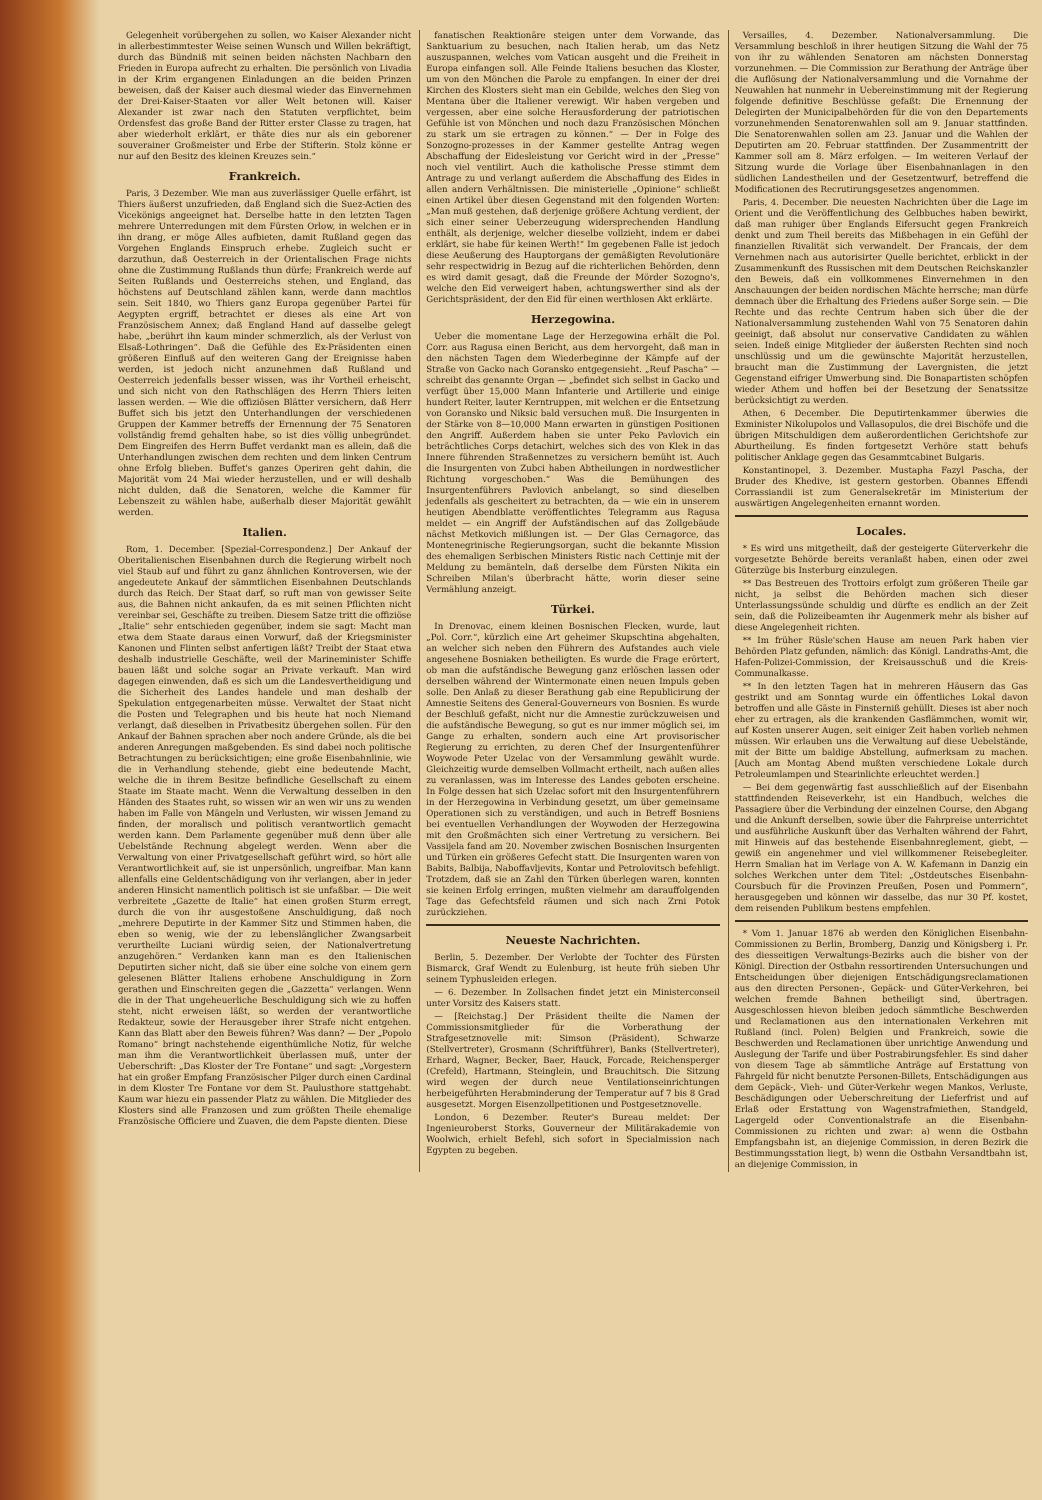Gelegenheit vorübergehen zu sollen, wo Kaiser Alexander nicht in allerbestimmtester Weise seinen Wunsch und Willen bekräftigt, durch das Bündniß mit seinen beiden nächsten Nachbarn den Frieden in Europa aufrecht zu erhalten. Die persönlich von Livadia in der Krim ergangenen Einladungen an die beiden Prinzen beweisen, daß der Kaiser auch diesmal wieder das Einvernehmen der Drei-Kaiser-Staaten vor aller Welt betonen will. Kaiser Alexander ist zwar nach den Statuten verpflichtet, beim Ordensfest das große Band der Ritter erster Classe zu tragen, hat aber wiederholt erklärt, er thäte dies nur als ein geborener souverainer Großmeister und Erbe der Stifterin. Stolz könne er nur auf den Besitz des kleinen Kreuzes sein.“
Frankreich.
Paris, 3 Dezember. Wie man aus zuverlässiger Quelle erfährt, ist Thiers äußerst unzufrieden, daß England sich die Suez-Actien des Vicekönigs angeeignet hat. Derselbe hatte in den letzten Tagen mehrere Unterredungen mit dem Fürsten Orlow, in welchen er in ihn drang, er möge Alles aufbieten, damit Rußland gegen das Vorgehen Englands Einspruch erhebe. Zugleich sucht er darzuthun, daß Oesterreich in der Orientalischen Frage nichts ohne die Zustimmung Rußlands thun dürfe; Frankreich werde auf Seiten Rußlands und Oesterreichs stehen, und England, das höchstens auf Deutschland zählen kann, werde dann machtlos sein. Seit 1840, wo Thiers ganz Europa gegenüber Partei für Aegypten ergriff, betrachtet er dieses als eine Art von Französischem Annex; daß England Hand auf dasselbe gelegt habe, „berührt ihn kaum minder schmerzlich, als der Verlust von Elsaß-Lothringen“. Daß die Gefühle des Ex-Präsidenten einen größeren Einfluß auf den weiteren Gang der Ereignisse haben werden, ist jedoch nicht anzunehmen daß Rußland und Oesterreich jedenfalls besser wissen, was ihr Vortheil erheischt, und sich nicht von den Rathschlägen des Herrn Thiers leiten lassen werden. — Wie die offiziösen Blätter versichern, daß Herr Buffet sich bis jetzt den Unterhandlungen der verschiedenen Gruppen der Kammer betreffs der Ernennung der 75 Senatoren vollständig fremd gehalten habe, so ist dies völlig unbegründet. Dem Eingreifen des Herrn Buffet verdankt man es allein, daß die Unterhandlungen zwischen dem rechten und dem linken Centrum ohne Erfolg blieben. Buffet's ganzes Operiren geht dahin, die Majorität vom 24 Mai wieder herzustellen, und er will deshalb nicht dulden, daß die Senatoren, welche die Kammer für Lebenszeit zu wählen habe, außerhalb dieser Majorität gewählt werden.
Italien.
Rom, 1. December. [Spezial-Correspondenz.] Der Ankauf der Oberitalienischen Eisenbahnen durch die Regierung wirbelt noch viel Staub auf und führt zu ganz ähnlichen Kontroversen, wie der angedeutete Ankauf der sämmtlichen Eisenbahnen Deutschlands durch das Reich. Der Staat darf, so ruft man von gewisser Seite aus, die Bahnen nicht ankaufen, da es mit seinen Pflichten nicht vereinbar sei, Geschäfte zu treiben. Diesem Satze tritt die offiziöse „Italie“ sehr entschieden gegenüber, indem sie sagt: Macht man etwa dem Staate daraus einen Vorwurf, daß der Kriegsminister Kanonen und Flinten selbst anfertigen läßt? Treibt der Staat etwa deshalb industrielle Geschäfte, weil der Marineminister Schiffe bauen läßt und solche sogar an Private verkauft. Man wird dagegen einwenden, daß es sich um die Landesvertheidigung und die Sicherheit des Landes handele und man deshalb der Spekulation entgegenarbeiten müsse. Verwaltet der Staat nicht die Posten und Telegraphen und bis heute hat noch Niemand verlangt, daß dieselben in Privatbesitz übergehen sollen. Für den Ankauf der Bahnen sprachen aber noch andere Gründe, als die bei anderen Anregungen maßgebenden. Es sind dabei noch politische Betrachtungen zu berücksichtigen; eine große Eisenbahnlinie, wie die in Verhandlung stehende, giebt eine bedeutende Macht, welche die in ihrem Besitze befindliche Gesellschaft zu einem Staate im Staate macht. Wenn die Verwaltung desselben in den Händen des Staates ruht, so wissen wir an wen wir uns zu wenden haben im Falle von Mängeln und Verlusten, wir wissen Jemand zu finden, der moralisch und politisch verantwortlich gemacht werden kann. Dem Parlamente gegenüber muß denn über alle Uebelstände Rechnung abgelegt werden. Wenn aber die Verwaltung von einer Privatgesellschaft geführt wird, so hört alle Verantwortlichkeit auf, sie ist unpersönlich, ungreifbar. Man kann allenfalls eine Geldentschädigung von ihr verlangen, aber in jeder anderen Hinsicht namentlich politisch ist sie unfaßbar. — Die weit verbreitete „Gazette de Italie“ hat einen großen Sturm erregt, durch die von ihr ausgestoßene Anschuldigung, daß noch „mehrere Deputirte in der Kammer Sitz und Stimmen haben, die eben so wenig, wie der zu lebenslänglicher Zwangsarbeit verurtheilte Luciani würdig seien, der Nationalvertretung anzugehören.“ Verdanken kann man es den Italienischen Deputirten sicher nicht, daß sie über eine solche von einem gern gelesenen Blätter Italiens erhobene Anschuldigung in Zorn gerathen und Einschreiten gegen die „Gazzetta“ verlangen. Wenn die in der That ungeheuerliche Beschuldigung sich wie zu hoffen steht, nicht erweisen läßt, so werden der verantwortliche Redakteur, sowie der Herausgeber ihrer Strafe nicht entgehen. Kann das Blatt aber den Beweis führen? Was dann? — Der „Popolo Romano“ bringt nachstehende eigenthümliche Notiz, für welche man ihm die Verantwortlichkeit überlassen muß, unter der Ueberschrift: „Das Kloster der Tre Fontane“ und sagt: „Vorgestern hat ein großer Empfang Französischer Pilger durch einen Cardinal in dem Kloster Tre Fontane vor dem St. Paulusthore stattgehabt. Kaum war hiezu ein passender Platz zu wählen. Die Mitglieder des Klosters sind alle Franzosen und zum größten Theile ehemalige Französische Officiere und Zuaven, die dem Papste dienten. Diese
fanatischen Reaktionäre steigen unter dem Vorwande, das Sanktuarium zu besuchen, nach Italien herab, um das Netz auszuspannen, welches vom Vatican ausgeht und die Freiheit in Europa einfangen soll. Alle Feinde Italiens besuchen das Kloster, um von den Mönchen die Parole zu empfangen. In einer der drei Kirchen des Klosters sieht man ein Gebilde, welches den Sieg von Mentana über die Italiener verewigt. Wir haben vergeben und vergessen, aber eine solche Herausforderung der patriotischen Gefühle ist von Mönchen und noch dazu Französischen Mönchen zu stark um sie ertragen zu können.“ — Der in Folge des Sonzogno-prozesses in der Kammer gestellte Antrag wegen Abschaffung der Eidesleistung vor Gericht wird in der „Presse“ noch viel ventilirt. Auch die katholische Presse stimmt dem Antrage zu und verlangt außerdem die Abschaffung des Eides in allen andern Verhältnissen. Die ministerielle „Opinione“ schließt einen Artikel über diesen Gegenstand mit den folgenden Worten: „Man muß gestehen, daß derjenige größere Achtung verdient, der sich einer seiner Ueberzeugung widersprechenden Handlung enthält, als derjenige, welcher dieselbe vollzieht, indem er dabei erklärt, sie habe für keinen Werth!“ Im gegebenen Falle ist jedoch diese Aeußerung des Hauptorgans der gemäßigten Revolutionäre sehr respectwidrig in Bezug auf die richterlichen Behörden, denn es wird damit gesagt, daß die Freunde der Mörder Sozogno's, welche den Eid verweigert haben, achtungswerther sind als der Gerichtspräsident, der den Eid für einen werthlosen Akt erklärte.
Herzegowina.
Ueber die momentane Lage der Herzegowina erhält die Pol. Corr. aus Ragusa einen Bericht, aus dem hervorgeht, daß man in den nächsten Tagen dem Wiederbeginne der Kämpfe auf der Straße von Gacko nach Goransko entgegensieht. „Reuf Pascha“ — schreibt das genannte Organ — „befindet sich selbst in Gacko und verfügt über 15,000 Mann Infanterie und Artillerie und einige hundert Reiter, lauter Kerntruppen, mit welchen er die Entsetzung von Goransko und Niksic bald versuchen muß. Die Insurgenten in der Stärke von 8—10,000 Mann erwarten in günstigen Positionen den Angriff. Außerdem haben sie unter Peko Pavlovich ein beträchtliches Corps detachirt, welches sich des von Klek in das Innere führenden Straßennetzes zu versichern bemüht ist. Auch die Insurgenten von Zubci haben Abtheilungen in nordwestlicher Richtung vorgeschoben.“ Was die Bemühungen des Insurgentenführers Pavlovich anbelangt, so sind dieselben jedenfalls als gescheitert zu betrachten, da — wie ein in unserem heutigen Abendblatte veröffentlichtes Telegramm aus Ragusa meldet — ein Angriff der Aufständischen auf das Zollgebäude nächst Metkovich mißlungen ist. — Der Glas Cernagorce, das Montenegrinische Regierungsorgan, sucht die bekannte Mission des ehemaligen Serbischen Ministers Ristic nach Cettinje mit der Meldung zu bemänteln, daß derselbe dem Fürsten Nikita ein Schreiben Milan's überbracht hätte, worin dieser seine Vermählung anzeigt.
Türkei.
In Drenovac, einem kleinen Bosnischen Flecken, wurde, laut „Pol. Corr.“, kürzlich eine Art geheimer Skupschtina abgehalten, an welcher sich neben den Führern des Aufstandes auch viele angesehene Bosniaken betheiligten. Es wurde die Frage erörtert, ob man die aufständische Bewegung ganz erlöschen lassen oder derselben während der Wintermonate einen neuen Impuls geben solle. Den Anlaß zu dieser Berathung gab eine Republicirung der Amnestie Seitens des General-Gouverneurs von Bosnien. Es wurde der Beschluß gefaßt, nicht nur die Amnestie zurückzuweisen und die aufständische Bewegung, so gut es nur immer möglich sei, im Gange zu erhalten, sondern auch eine Art provisorischer Regierung zu errichten, zu deren Chef der Insurgentenführer Woywode Peter Uzelac von der Versammlung gewählt wurde. Gleichzeitig wurde demselben Vollmacht ertheilt, nach außen alles zu veranlassen, was im Interesse des Landes geboten erscheine. In Folge dessen hat sich Uzelac sofort mit den Insurgentenführern in der Herzegowina in Verbindung gesetzt, um über gemeinsame Operationen sich zu verständigen, und auch in Betreff Bosniens bei eventuellen Verhandlungen der Woywoden der Herzegowina mit den Großmächten sich einer Vertretung zu versichern. Bei Vassijela fand am 20. November zwischen Bosnischen Insurgenten und Türken ein größeres Gefecht statt. Die Insurgenten waren von Babits, Balbija, Naboffavljevits, Kontar und Petrolovitsch befehligt. Trotzdem, daß sie an Zahl den Türken überlegen waren, konnten sie keinen Erfolg erringen, mußten vielmehr am darauffolgenden Tage das Gefechtsfeld räumen und sich nach Zrni Potok zurückziehen.
Neueste Nachrichten.
Berlin, 5. Dezember. Der Verlobte der Tochter des Fürsten Bismarck, Graf Wendt zu Eulenburg, ist heute früh sieben Uhr seinem Typhusleiden erlegen.
— 6. Dezember. In Zollsachen findet jetzt ein Ministerconseil unter Vorsitz des Kaisers statt.
— [Reichstag.] Der Präsident theilte die Namen der Commissionsmitglieder für die Vorberathung der Strafgesetznovelle mit: Simson (Präsident), Schwarze (Stellvertreter), Grosmann (Schriftführer), Banks (Stellvertreter), Erhard, Wagner, Becker, Baer, Hauck, Forcade, Reichensperger (Crefeld), Hartmann, Steinglein, und Brauchitsch. Die Sitzung wird wegen der durch neue Ventilationseinrichtungen herbeigeführten Herabminderung der Temperatur auf 7 bis 8 Grad ausgesetzt. Morgen Eisenzollpetitionen und Postgesetznovelle.
London, 6 Dezember. Reuter's Bureau meldet: Der Ingenieuroberst Storks, Gouverneur der Militärakademie von Woolwich, erhielt Befehl, sich sofort in Specialmission nach Egypten zu begeben.
Versailles, 4. Dezember. Nationalversammlung. Die Versammlung beschloß in ihrer heutigen Sitzung die Wahl der 75 von ihr zu wählenden Senatoren am nächsten Donnerstag vorzunehmen. — Die Commission zur Berathung der Anträge über die Auflösung der Nationalversammlung und die Vornahme der Neuwahlen hat nunmehr in Uebereinstimmung mit der Regierung folgende definitive Beschlüsse gefaßt: Die Ernennung der Delegirten der Municipalbehörden für die von den Departements vorzunehmenden Senatorenwahlen soll am 9. Januar stattfinden. Die Senatorenwahlen sollen am 23. Januar und die Wahlen der Deputirten am 20. Februar stattfinden. Der Zusammentritt der Kammer soll am 8. März erfolgen. — Im weiteren Verlauf der Sitzung wurde die Vorlage über Eisenbahnanlagen in den südlichen Landestheilen und der Gesetzentwurf, betreffend die Modificationen des Recrutirungsgesetzes angenommen.
Paris, 4. December. Die neuesten Nachrichten über die Lage im Orient und die Veröffentlichung des Gelbbuches haben bewirkt, daß man ruhiger über Englands Eifersucht gegen Frankreich denkt und zum Theil bereits das Mißbehagen in ein Gefühl der finanziellen Rivalität sich verwandelt. Der Francais, der dem Vernehmen nach aus autorisirter Quelle berichtet, erblickt in der Zusammenkunft des Russischen mit dem Deutschen Reichskanzler den Beweis, daß ein vollkommenes Einvernehmen in den Anschauungen der beiden nordischen Mächte herrsche; man dürfe demnach über die Erhaltung des Friedens außer Sorge sein. — Die Rechte und das rechte Centrum haben sich über die der Nationalversammlung zustehenden Wahl von 75 Senatoren dahin geeinigt, daß absolut nur conservative Candidaten zu wählen seien. Indeß einige Mitglieder der äußersten Rechten sind noch unschlüssig und um die gewünschte Majorität herzustellen, braucht man die Zustimmung der Lavergnisten, die jetzt Gegenstand eifriger Umwerbung sind. Die Bonapartisten schöpfen wieder Athem und hoffen bei der Besetzung der Senatssitze berücksichtigt zu werden.
Athen, 6 December. Die Deputirtenkammer überwies die Exminister Nikolupolos und Vallasopulos, die drei Bischöfe und die übrigen Mitschuldigen dem außerordentlichen Gerichtshofe zur Aburtheilung. Es finden fortgesetzt Verhöre statt behufs politischer Anklage gegen das Gesammtcabinet Bulgaris.
Konstantinopel, 3. Dezember. Mustapha Fazyl Pascha, der Bruder des Khedive, ist gestern gestorben. Obannes Effendi Corrassiandii ist zum Generalsekretär im Ministerium der auswärtigen Angelegenheiten ernannt worden.
Locales.
* Es wird uns mitgetheilt, daß der gesteigerte Güterverkehr die vorgesetzte Behörde bereits veranlaßt haben, einen oder zwei Güterzüge bis Insterburg einzulegen.
** Das Bestreuen des Trottoirs erfolgt zum größeren Theile gar nicht, ja selbst die Behörden machen sich dieser Unterlassungssünde schuldig und dürfte es endlich an der Zeit sein, daß die Polizeibeamten ihr Augenmerk mehr als bisher auf diese Angelegenheit richten.
** Im früher Rüsle'schen Hause am neuen Park haben vier Behörden Platz gefunden, nämlich: das Königl. Landraths-Amt, die Hafen-Polizei-Commission, der Kreisausschuß und die Kreis-Communalkasse.
** In den letzten Tagen hat in mehreren Häusern das Gas gestrikt und am Sonntag wurde ein öffentliches Lokal davon betroffen und alle Gäste in Finsterniß gehüllt. Dieses ist aber noch eher zu ertragen, als die krankenden Gasflämmchen, womit wir, auf Kosten unserer Augen, seit einiger Zeit haben vorlieb nehmen müssen. Wir erlauben uns die Verwaltung auf diese Uebelstände, mit der Bitte um baldige Abstellung, aufmerksam zu machen. [Auch am Montag Abend mußten verschiedene Lokale durch Petroleumlampen und Stearinlichte erleuchtet werden.]
— Bei dem gegenwärtig fast ausschließlich auf der Eisenbahn stattfindenden Reiseverkehr, ist ein Handbuch, welches die Passagiere über die Verbindung der einzelnen Course, den Abgang und die Ankunft derselben, sowie über die Fahrpreise unterrichtet und ausführliche Auskunft über das Verhalten während der Fahrt, mit Hinweis auf das bestehende Eisenbahnreglement, giebt, — gewiß ein angenehmer und viel willkommener Reisebegleiter. Herrn Smalian hat im Verlage von A. W. Kafemann in Danzig ein solches Werkchen unter dem Titel: „Ostdeutsches Eisenbahn-Coursbuch für die Provinzen Preußen, Posen und Pommern“, herausgegeben und können wir dasselbe, das nur 30 Pf. kostet, dem reisenden Publikum bestens empfehlen.
* Vom 1. Januar 1876 ab werden den Königlichen Eisenbahn-Commissionen zu Berlin, Bromberg, Danzig und Königsberg i. Pr. des diesseitigen Verwaltungs-Bezirks auch die bisher von der Königl. Direction der Ostbahn ressortirenden Untersuchungen und Entscheidungen über diejenigen Entschädigungsreclamationen aus den directen Personen-, Gepäck- und Güter-Verkehren, bei welchen fremde Bahnen betheiligt sind, übertragen. Ausgeschlossen hievon bleiben jedoch sämmtliche Beschwerden und Reclamationen aus den internationalen Verkehren mit Rußland (incl. Polen) Belgien und Frankreich, sowie die Beschwerden und Reclamationen über unrichtige Anwendung und Auslegung der Tarife und über Postrabirungsfehler. Es sind daher von diesem Tage ab sämmtliche Anträge auf Erstattung von Fahrgeld für nicht benutzte Personen-Billets, Entschädigungen aus dem Gepäck-, Vieh- und Güter-Verkehr wegen Mankos, Verluste, Beschädigungen oder Ueberschreitung der Lieferfrist und auf Erlaß oder Erstattung von Wagenstrafmiethen, Standgeld, Lagergeld oder Conventionalstrafe an die Eisenbahn-Commissionen zu richten und zwar: a) wenn die Ostbahn Empfangsbahn ist, an diejenige Commission, in deren Bezirk die Bestimmungsstation liegt, b) wenn die Ostbahn Versandtbahn ist, an diejenige Commission, in